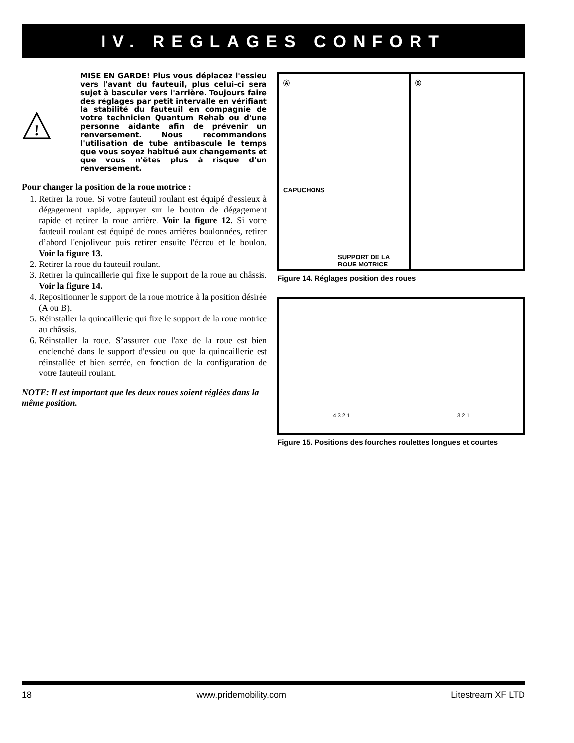IV. REGLAGES CONFORT
!
MISE EN GARDE! Plus vous déplacez l'essieu vers l'avant du fauteuil, plus celui-ci sera sujet à basculer vers l'arrière. Toujours faire des réglages par petit intervalle en vérifiant la stabilité du fauteuil en compagnie de votre technicien Quantum Rehab ou d'une personne aidante afin de prévenir un renversement. Nous recommandons l'utilisation de tube antibascule le temps que vous soyez habitué aux changements et que vous n'êtes plus à risque d'un renversement.
Pour changer la position de la roue motrice :
1. Retirer la roue. Si votre fauteuil roulant est équipé d'essieux à dégagement rapide, appuyer sur le bouton de dégagement rapide et retirer la roue arrière. Voir la figure 12. Si votre fauteuil roulant est équipé de roues arrières boulonnées, retirer d’abord l'enjoliveur puis retirer ensuite l'écrou et le boulon. Voir la figure 13.
2. Retirer la roue du fauteuil roulant.
3. Retirer la quincaillerie qui fixe le support de la roue au châssis. Voir la figure 14.
4. Repositionner le support de la roue motrice à la position désirée (A ou B).
5. Réinstaller la quincaillerie qui fixe le support de la roue motrice au châssis.
6. Réinstaller la roue. S’assurer que l'axe de la roue est bien enclenché dans le support d'essieu ou que la quincaillerie est réinstallée et bien serrée, en fonction de la configuration de votre fauteuil roulant.
NOTE: Il est important que les deux roues soient réglées dans la même position.
Ⓐ
CAPUCHONS
SUPPORT DE LA
ROUE MOTRICE
Ⓑ
Figure 14. Réglages position des roues
4 3 2 1
3 2 1
Figure 15. Positions des fourches roulettes longues et courtes
18 www.pridemobility.com Litestream XF LTD